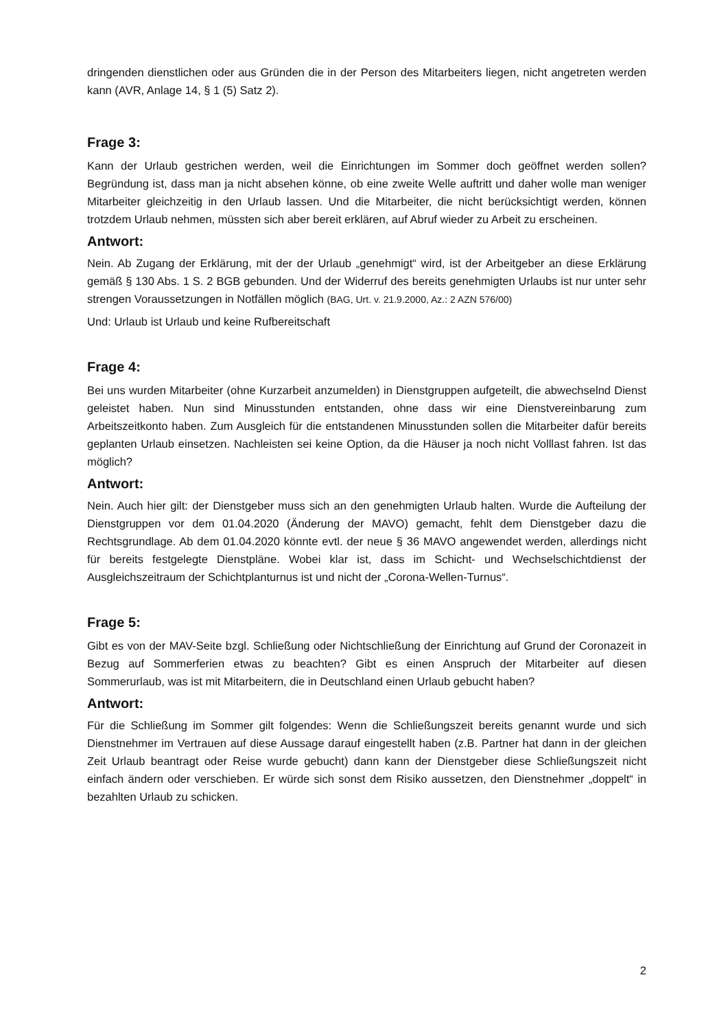dringenden dienstlichen oder aus Gründen die in der Person des Mitarbeiters liegen, nicht angetreten werden kann (AVR, Anlage 14, § 1 (5) Satz 2).
Frage 3:
Kann der Urlaub gestrichen werden, weil die Einrichtungen im Sommer doch geöffnet werden sollen? Begründung ist, dass man ja nicht absehen könne, ob eine zweite Welle auftritt und daher wolle man weniger Mitarbeiter gleichzeitig in den Urlaub lassen. Und die Mitarbeiter, die nicht berücksichtigt werden, können trotzdem Urlaub nehmen, müssten sich aber bereit erklären, auf Abruf wieder zu Arbeit zu erscheinen.
Antwort:
Nein. Ab Zugang der Erklärung, mit der der Urlaub „genehmigt“ wird, ist der Arbeitgeber an diese Erklärung gemäß § 130 Abs. 1 S. 2 BGB gebunden. Und der Widerruf des bereits genehmigten Urlaubs ist nur unter sehr strengen Voraussetzungen in Notfällen möglich (BAG, Urt. v. 21.9.2000, Az.: 2 AZN 576/00)
Und: Urlaub ist Urlaub und keine Rufbereitschaft
Frage 4:
Bei uns wurden Mitarbeiter (ohne Kurzarbeit anzumelden) in Dienstgruppen aufgeteilt, die abwechselnd Dienst geleistet haben. Nun sind Minusstunden entstanden, ohne dass wir eine Dienstvereinbarung zum Arbeitszeitkonto haben. Zum Ausgleich für die entstandenen Minusstunden sollen die Mitarbeiter dafür bereits geplanten Urlaub einsetzen. Nachleisten sei keine Option, da die Häuser ja noch nicht Volllast fahren. Ist das möglich?
Antwort:
Nein. Auch hier gilt: der Dienstgeber muss sich an den genehmigten Urlaub halten. Wurde die Aufteilung der Dienstgruppen vor dem 01.04.2020 (Änderung der MAVO) gemacht, fehlt dem Dienstgeber dazu die Rechtsgrundlage. Ab dem 01.04.2020 könnte evtl. der neue § 36 MAVO angewendet werden, allerdings nicht für bereits festgelegte Dienstpläne. Wobei klar ist, dass im Schicht- und Wechselschichtdienst der Ausgleichszeitraum der Schichtplanturnus ist und nicht der „Corona-Wellen-Turnus“.
Frage 5:
Gibt es von der MAV-Seite bzgl. Schließung oder Nichtschließung der Einrichtung auf Grund der Coronazeit in Bezug auf Sommerferien etwas zu beachten? Gibt es einen Anspruch der Mitarbeiter auf diesen Sommerurlaub, was ist mit Mitarbeitern, die in Deutschland einen Urlaub gebucht haben?
Antwort:
Für die Schließung im Sommer gilt folgendes: Wenn die Schließungszeit bereits genannt wurde und sich Dienstnehmer im Vertrauen auf diese Aussage darauf eingestellt haben (z.B. Partner hat dann in der gleichen Zeit Urlaub beantragt oder Reise wurde gebucht) dann kann der Dienstgeber diese Schließungszeit nicht einfach ändern oder verschieben. Er würde sich sonst dem Risiko aussetzen, den Dienstnehmer „doppelt“ in bezahlten Urlaub zu schicken.
2